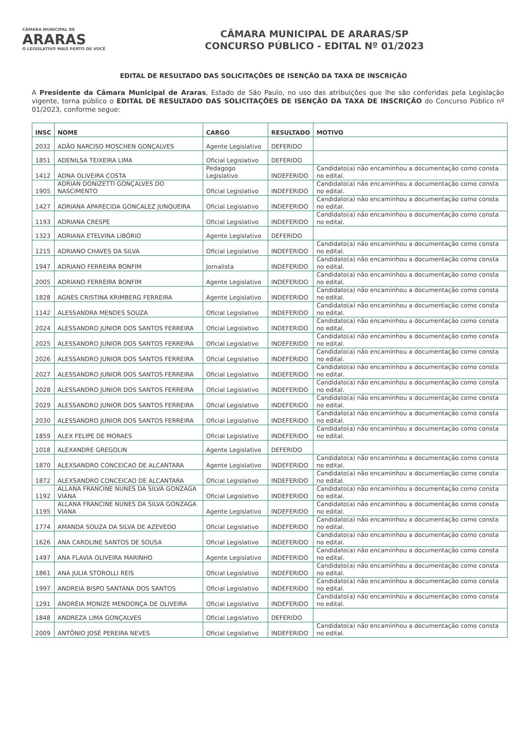CÂMARA MUNICIPAL DE
ARARAS
O LEGISLATIVO MAIS PERTO DE VOCÊ
CÂMARA MUNICIPAL DE ARARAS/SP
CONCURSO PÚBLICO - EDITAL Nº 01/2023
EDITAL DE RESULTADO DAS SOLICITAÇÕES DE ISENÇÃO DA TAXA DE INSCRIÇÃO
A Presidente da Câmara Municipal de Araras, Estado de São Paulo, no uso das atribuições que lhe são conferidas pela Legislação vigente, torna público o EDITAL DE RESULTADO DAS SOLICITAÇÕES DE ISENÇÃO DA TAXA DE INSCRIÇÃO do Concurso Público nº 01/2023, conforme segue:
| INSC | NOME | CARGO | RESULTADO | MOTIVO |
| --- | --- | --- | --- | --- |
| 2032 | ADÃO NARCISO MOSCHEN GONÇALVES | Agente Legislativo | DEFERIDO | |
| 1851 | ADENILSA TEIXEIRA LIMA | Oficial Legislativo | DEFERIDO | |
| 1412 | ADNA OLIVEIRA COSTA | Pedagogo Legislativo | INDEFERIDO | Candidato(a) não encaminhou a documentação como consta no edital. |
| 1905 | ADRIAN DONIZETTI GONÇALVES DO NASCIMENTO | Oficial Legislativo | INDEFERIDO | Candidato(a) não encaminhou a documentação como consta no edital. |
| 1427 | ADRIANA APARECIDA GONCALEZ JUNQUEIRA | Oficial Legislativo | INDEFERIDO | Candidato(a) não encaminhou a documentação como consta no edital. |
| 1193 | ADRIANA CRESPE | Oficial Legislativo | INDEFERIDO | Candidato(a) não encaminhou a documentação como consta no edital. |
| 1323 | ADRIANA ETELVINA LIBÓRIO | Agente Legislativo | DEFERIDO | |
| 1215 | ADRIANO CHAVES DA SILVA | Oficial Legislativo | INDEFERIDO | Candidato(a) não encaminhou a documentação como consta no edital. |
| 1947 | ADRIANO FERREIRA BONFIM | Jornalista | INDEFERIDO | Candidato(a) não encaminhou a documentação como consta no edital. |
| 2005 | ADRIANO FERREIRA BONFIM | Agente Legislativo | INDEFERIDO | Candidato(a) não encaminhou a documentação como consta no edital. |
| 1828 | AGNES CRISTINA KRIMBERG FERREIRA | Agente Legislativo | INDEFERIDO | Candidato(a) não encaminhou a documentação como consta no edital. |
| 1142 | ALESSANDRA MENDES SOUZA | Oficial Legislativo | INDEFERIDO | Candidato(a) não encaminhou a documentação como consta no edital. |
| 2024 | ALESSANDRO JUNIOR DOS SANTOS FERREIRA | Oficial Legislativo | INDEFERIDO | Candidato(a) não encaminhou a documentação como consta no edital. |
| 2025 | ALESSANDRO JUNIOR DOS SANTOS FERREIRA | Oficial Legislativo | INDEFERIDO | Candidato(a) não encaminhou a documentação como consta no edital. |
| 2026 | ALESSANDRO JUNIOR DOS SANTOS FERREIRA | Oficial Legislativo | INDEFERIDO | Candidato(a) não encaminhou a documentação como consta no edital. |
| 2027 | ALESSANDRO JUNIOR DOS SANTOS FERREIRA | Oficial Legislativo | INDEFERIDO | Candidato(a) não encaminhou a documentação como consta no edital. |
| 2028 | ALESSANDRO JUNIOR DOS SANTOS FERREIRA | Oficial Legislativo | INDEFERIDO | Candidato(a) não encaminhou a documentação como consta no edital. |
| 2029 | ALESSANDRO JUNIOR DOS SANTOS FERREIRA | Oficial Legislativo | INDEFERIDO | Candidato(a) não encaminhou a documentação como consta no edital. |
| 2030 | ALESSANDRO JUNIOR DOS SANTOS FERREIRA | Oficial Legislativo | INDEFERIDO | Candidato(a) não encaminhou a documentação como consta no edital. |
| 1859 | ALEX FELIPE DE MORAES | Oficial Legislativo | INDEFERIDO | Candidato(a) não encaminhou a documentação como consta no edital. |
| 1018 | ALEXANDRE GREGOLIN | Agente Legislativo | DEFERIDO | |
| 1870 | ALEXSANDRO CONCEICAO DE ALCANTARA | Agente Legislativo | INDEFERIDO | Candidato(a) não encaminhou a documentação como consta no edital. |
| 1872 | ALEXSANDRO CONCEICAO DE ALCANTARA | Oficial Legislativo | INDEFERIDO | Candidato(a) não encaminhou a documentação como consta no edital. |
| 1192 | ALLANA FRANCINE NUNES DA SILVA GONZAGA VIANA | Oficial Legislativo | INDEFERIDO | Candidato(a) não encaminhou a documentação como consta no edital. |
| 1195 | ALLANA FRANCINE NUNES DA SILVA GONZAGA VIANA | Agente Legislativo | INDEFERIDO | Candidato(a) não encaminhou a documentação como consta no edital. |
| 1774 | AMANDA SOUZA DA SILVA DE AZEVEDO | Oficial Legislativo | INDEFERIDO | Candidato(a) não encaminhou a documentação como consta no edital. |
| 1626 | ANA CAROLINE SANTOS DE SOUSA | Oficial Legislativo | INDEFERIDO | Candidato(a) não encaminhou a documentação como consta no edital. |
| 1497 | ANA FLAVIA OLIVEIRA MARINHO | Agente Legislativo | INDEFERIDO | Candidato(a) não encaminhou a documentação como consta no edital. |
| 1861 | ANA JULIA STOROLLI REIS | Oficial Legislativo | INDEFERIDO | Candidato(a) não encaminhou a documentação como consta no edital. |
| 1997 | ANDREIA BISPO SANTANA DOS SANTOS | Oficial Legislativo | INDEFERIDO | Candidato(a) não encaminhou a documentação como consta no edital. |
| 1291 | ANDRÉIA MONIZE MENDONÇA DE OLIVEIRA | Oficial Legislativo | INDEFERIDO | Candidato(a) não encaminhou a documentação como consta no edital. |
| 1848 | ANDREZA LIMA GONÇALVES | Oficial Legislativo | DEFERIDO | |
| 2009 | ANTÔNIO JOSÉ PEREIRA NEVES | Oficial Legislativo | INDEFERIDO | Candidato(a) não encaminhou a documentação como consta no edital. |